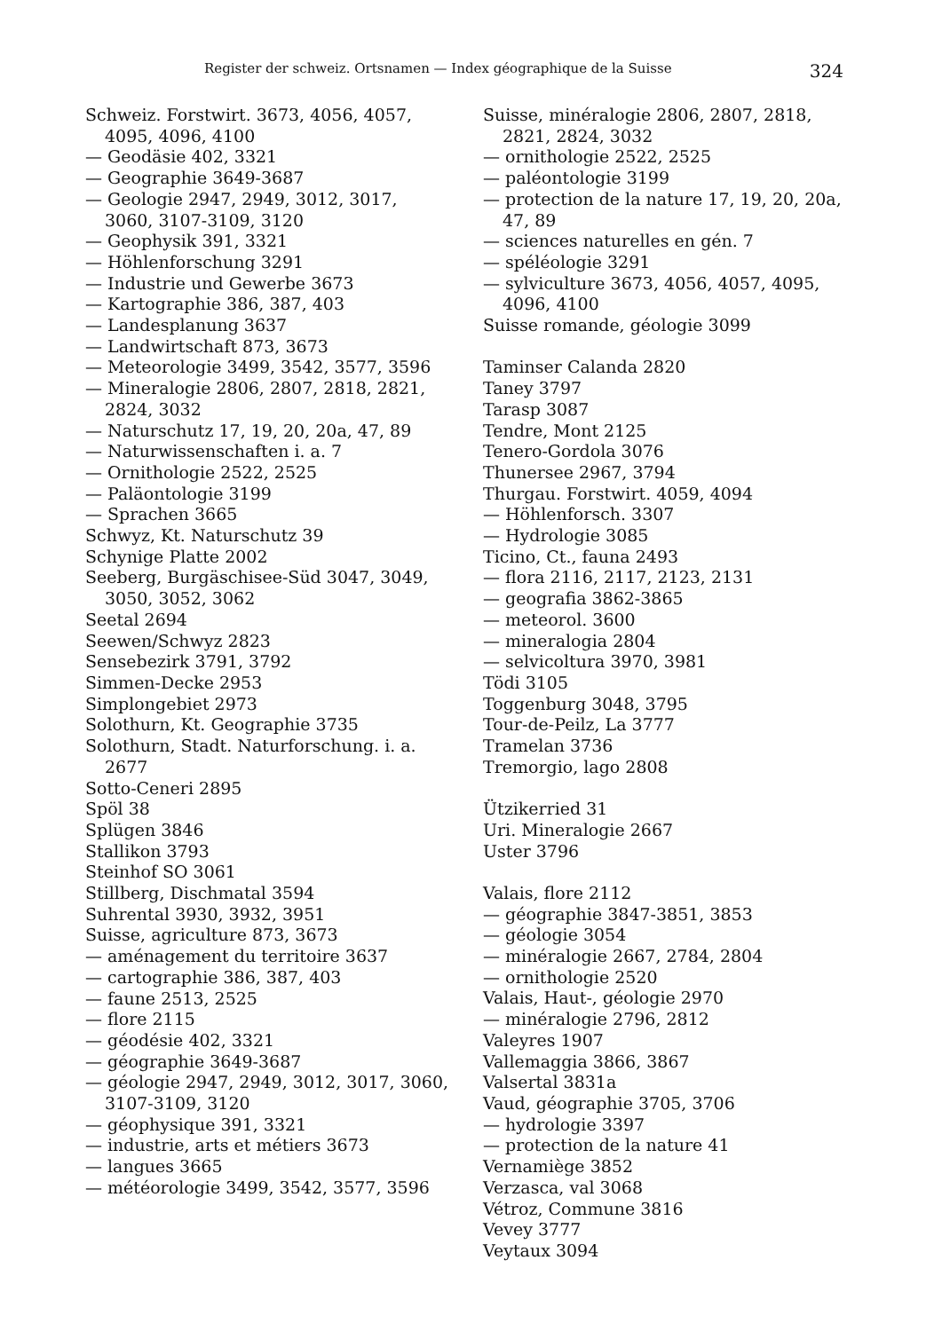Register der schweiz. Ortsnamen — Index géographique de la Suisse 324
Schweiz. Forstwirt. 3673, 4056, 4057, 4095, 4096, 4100
— Geodäsie 402, 3321
— Geographie 3649-3687
— Geologie 2947, 2949, 3012, 3017, 3060, 3107-3109, 3120
— Geophysik 391, 3321
— Höhlenforschung 3291
— Industrie und Gewerbe 3673
— Kartographie 386, 387, 403
— Landesplanung 3637
— Landwirtschaft 873, 3673
— Meteorologie 3499, 3542, 3577, 3596
— Mineralogie 2806, 2807, 2818, 2821, 2824, 3032
— Naturschutz 17, 19, 20, 20a, 47, 89
— Naturwissenschaften i. a. 7
— Ornithologie 2522, 2525
— Paläontologie 3199
— Sprachen 3665
Schwyz, Kt. Naturschutz 39
Schynige Platte 2002
Seeberg, Burgäschisee-Süd 3047, 3049, 3050, 3052, 3062
Seetal 2694
Seewen/Schwyz 2823
Sensebezirk 3791, 3792
Simmen-Decke 2953
Simplongebiet 2973
Solothurn, Kt. Geographie 3735
Solothurn, Stadt. Naturforschung. i. a. 2677
Sotto-Ceneri 2895
Spöl 38
Splügen 3846
Stallikon 3793
Steinhof SO 3061
Stillberg, Dischmatal 3594
Suhrental 3930, 3932, 3951
Suisse, agriculture 873, 3673
— aménagement du territoire 3637
— cartographie 386, 387, 403
— faune 2513, 2525
— flore 2115
— géodésie 402, 3321
— géographie 3649-3687
— géologie 2947, 2949, 3012, 3017, 3060, 3107-3109, 3120
— géophysique 391, 3321
— industrie, arts et métiers 3673
— langues 3665
— météorologie 3499, 3542, 3577, 3596
Suisse, minéralogie 2806, 2807, 2818, 2821, 2824, 3032
— ornithologie 2522, 2525
— paléontologie 3199
— protection de la nature 17, 19, 20, 20a, 47, 89
— sciences naturelles en gén. 7
— spéléologie 3291
— sylviculture 3673, 4056, 4057, 4095, 4096, 4100
Suisse romande, géologie 3099
Taminser Calanda 2820
Taney 3797
Tarasp 3087
Tendre, Mont 2125
Tenero-Gordola 3076
Thunersee 2967, 3794
Thurgau. Forstwirt. 4059, 4094
— Höhlenforsch. 3307
— Hydrologie 3085
Ticino, Ct., fauna 2493
— flora 2116, 2117, 2123, 2131
— geografia 3862-3865
— meteorol. 3600
— mineralogia 2804
— selvicoltura 3970, 3981
Tödi 3105
Toggenburg 3048, 3795
Tour-de-Peilz, La 3777
Tramelan 3736
Tremorgio, lago 2808
Ützikerried 31
Uri. Mineralogie 2667
Uster 3796
Valais, flore 2112
— géographie 3847-3851, 3853
— géologie 3054
— minéralogie 2667, 2784, 2804
— ornithologie 2520
Valais, Haut-, géologie 2970
— minéralogie 2796, 2812
Valeyres 1907
Vallemaggia 3866, 3867
Valsertal 3831a
Vaud, géographie 3705, 3706
— hydrologie 3397
— protection de la nature 41
Vernamiège 3852
Verzasca, val 3068
Vétroz, Commune 3816
Vevey 3777
Veytaux 3094